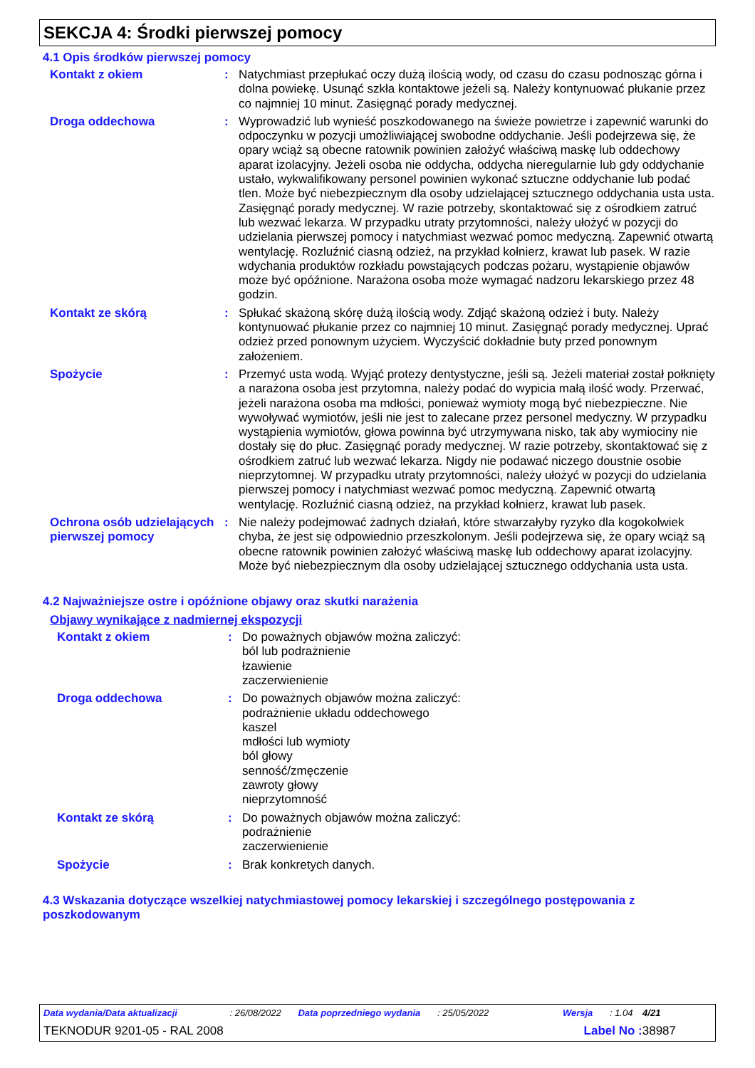SEKCJA 4: Środki pierwszej pomocy
4.1 Opis środków pierwszej pomocy
Kontakt z okiem : Natychmiast przepłukać oczy dużą ilością wody, od czasu do czasu podnosząc górna i dolna powiekę. Usunąć szkła kontaktowe jeżeli są. Należy kontynuować płukanie przez co najmniej 10 minut. Zasięgnąć porady medycznej.
Droga oddechowa : Wyprowadzić lub wynieść poszkodowanego na świeże powietrze i zapewnić warunki do odpoczynku w pozycji umożliwiającej swobodne oddychanie. Jeśli podejrzewa się, że opary wciąż są obecne ratownik powinien założyć właściwą maskę lub oddechowy aparat izolacyjny. Jeżeli osoba nie oddycha, oddycha nieregularnie lub gdy oddychanie ustało, wykwalifikowany personel powinien wykonać sztuczne oddychanie lub podać tlen. Może być niebezpiecznym dla osoby udzielającej sztucznego oddychania usta usta. Zasięgnąć porady medycznej. W razie potrzeby, skontaktować się z ośrodkiem zatruć lub wezwać lekarza. W przypadku utraty przytomności, należy ułożyć w pozycji do udzielania pierwszej pomocy i natychmiast wezwać pomoc medyczną. Zapewnić otwartą wentylację. Rozluźnić ciasną odzież, na przykład kołnierz, krawat lub pasek. W razie wdychania produktów rozkładu powstających podczas pożaru, wystąpienie objawów może być opóźnione. Narażona osoba może wymagać nadzoru lekarskiego przez 48 godzin.
Kontakt ze skórą : Spłukać skażoną skórę dużą ilością wody. Zdjąć skażoną odzież i buty. Należy kontynuować płukanie przez co najmniej 10 minut. Zasięgnąć porady medycznej. Uprać odzież przed ponownym użyciem. Wyczyścić dokładnie buty przed ponownym założeniem.
Spożycie : Przemyć usta wodą. Wyjąć protezy dentystyczne, jeśli są. Jeżeli materiał został połknięty a narażona osoba jest przytomna, należy podać do wypicia małą ilość wody. Przerwać, jeżeli narażona osoba ma mdłości, ponieważ wymioty mogą być niebezpieczne. Nie wywoływać wymiotów, jeśli nie jest to zalecane przez personel medyczny. W przypadku wystąpienia wymiotów, głowa powinna być utrzymywana nisko, tak aby wymiociny nie dostały się do płuc. Zasięgnąć porady medycznej. W razie potrzeby, skontaktować się z ośrodkiem zatruć lub wezwać lekarza. Nigdy nie podawać niczego doustnie osobie nieprzytomnej. W przypadku utraty przytomności, należy ułożyć w pozycji do udzielania pierwszej pomocy i natychmiast wezwać pomoc medyczną. Zapewnić otwartą wentylację. Rozluźnić ciasną odzież, na przykład kołnierz, krawat lub pasek.
Ochrona osób udzielających pierwszej pomocy
: Nie należy podejmować żadnych działań, które stwarzałyby ryzyko dla kogokolwiek chyba, że jest się odpowiednio przeszkolonym. Jeśli podejrzewa się, że opary wciąż są obecne ratownik powinien założyć właściwą maskę lub oddechowy aparat izolacyjny. Może być niebezpiecznym dla osoby udzielającej sztucznego oddychania usta usta.
4.2 Najważniejsze ostre i opóźnione objawy oraz skutki narażenia
Objawy wynikające z nadmiernej ekspozycji
Kontakt z okiem : Do poważnych objawów można zaliczyć:
ból lub podrażnienie
łzawienie
zaczerwienienie
Droga oddechowa : Do poważnych objawów można zaliczyć:
podrażnienie układu oddechowego
kaszel
mdłości lub wymioty
ból głowy
senność/zmęczenie
zawroty głowy
nieprzytomność
Kontakt ze skórą : Do poważnych objawów można zaliczyć:
podrażnienie
zaczerwienienie
Spożycie : Brak konkretych danych.
4.3 Wskazania dotyczące wszelkiej natychmiastowej pomocy lekarskiej i szczególnego postępowania z poszkodowanym
Data wydania/Data aktualizacji : 26/08/2022 Data poprzedniego wydania : 25/05/2022 Wersja : 1.04 4/21
TEKNODUR 9201-05 - RAL 2008 Label No : 38987